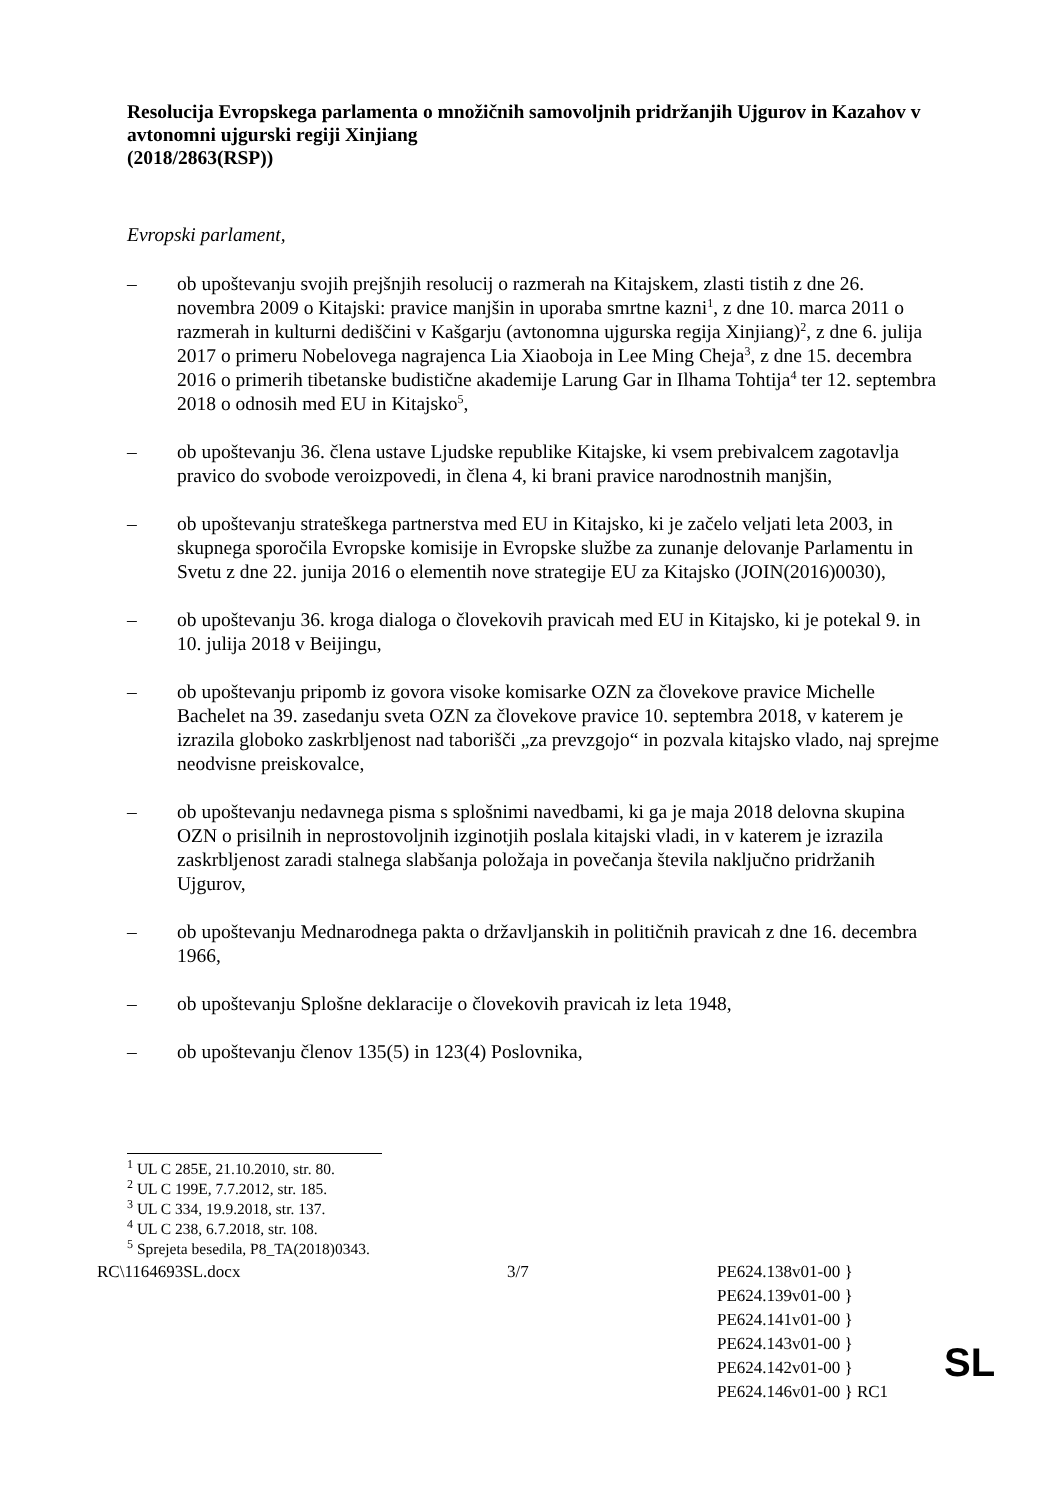Resolucija Evropskega parlamenta o množičnih samovoljnih pridržanjih Ujgurov in Kazahov v avtonomni ujgurski regiji Xinjiang
(2018/2863(RSP))
Evropski parlament,
– ob upoštevanju svojih prejšnjih resolucij o razmerah na Kitajskem, zlasti tistih z dne 26. novembra 2009 o Kitajski: pravice manjšin in uporaba smrtne kazni<sup>1</sup>, z dne 10. marca 2011 o razmerah in kulturni dediščini v Kašgarju (avtonomna ujgurska regija Xinjiang)<sup>2</sup>, z dne 6. julija 2017 o primeru Nobelovega nagrajenca Lia Xiaoboja in Lee Ming Cheja<sup>3</sup>, z dne 15. decembra 2016 o primerih tibetanske budistične akademije Larung Gar in Ilhama Tohtija<sup>4</sup> ter 12. septembra 2018 o odnosih med EU in Kitajsko<sup>5</sup>,
– ob upoštevanju 36. člena ustave Ljudske republike Kitajske, ki vsem prebivalcem zagotavlja pravico do svobode veroizpovedi, in člena 4, ki brani pravice narodnostnih manjšin,
– ob upoštevanju strateškega partnerstva med EU in Kitajsko, ki je začelo veljati leta 2003, in skupnega sporočila Evropske komisije in Evropske službe za zunanje delovanje Parlamentu in Svetu z dne 22. junija 2016 o elementih nove strategije EU za Kitajsko (JOIN(2016)0030),
– ob upoštevanju 36. kroga dialoga o človekovih pravicah med EU in Kitajsko, ki je potekal 9. in 10. julija 2018 v Beijingu,
– ob upoštevanju pripomb iz govora visoke komisarke OZN za človekove pravice Michelle Bachelet na 39. zasedanju sveta OZN za človekove pravice 10. septembra 2018, v katerem je izrazila globoko zaskrbljenost nad taborišči „za prevzgojo“ in pozvala kitajsko vlado, naj sprejme neodvisne preiskovalce,
– ob upoštevanju nedavnega pisma s splošnimi navedbami, ki ga je maja 2018 delovna skupina OZN o prisilnih in neprostovoljnih izginotjih poslala kitajski vladi, in v katerem je izrazila zaskrbljenost zaradi stalnega slabšanja položaja in povečanja števila naključno pridržanih Ujgurov,
– ob upoštevanju Mednarodnega pakta o državljanskih in političnih pravicah z dne 16. decembra 1966,
– ob upoštevanju Splošne deklaracije o človekovih pravicah iz leta 1948,
– ob upoštevanju členov 135(5) in 123(4) Poslovnika,
<sup>1</sup> UL C 285E, 21.10.2010, str. 80.
<sup>2</sup> UL C 199E, 7.7.2012, str. 185.
<sup>3</sup> UL C 334, 19.9.2018, str. 137.
<sup>4</sup> UL C 238, 6.7.2018, str. 108.
<sup>5</sup> Sprejeta besedila, P8_TA(2018)0343.
RC\1164693SL.docx 3/7 PE624.138v01-00 }
PE624.139v01-00 }
PE624.141v01-00 }
PE624.143v01-00 }
PE624.142v01-00 }
PE624.146v01-00 } RC1
SL